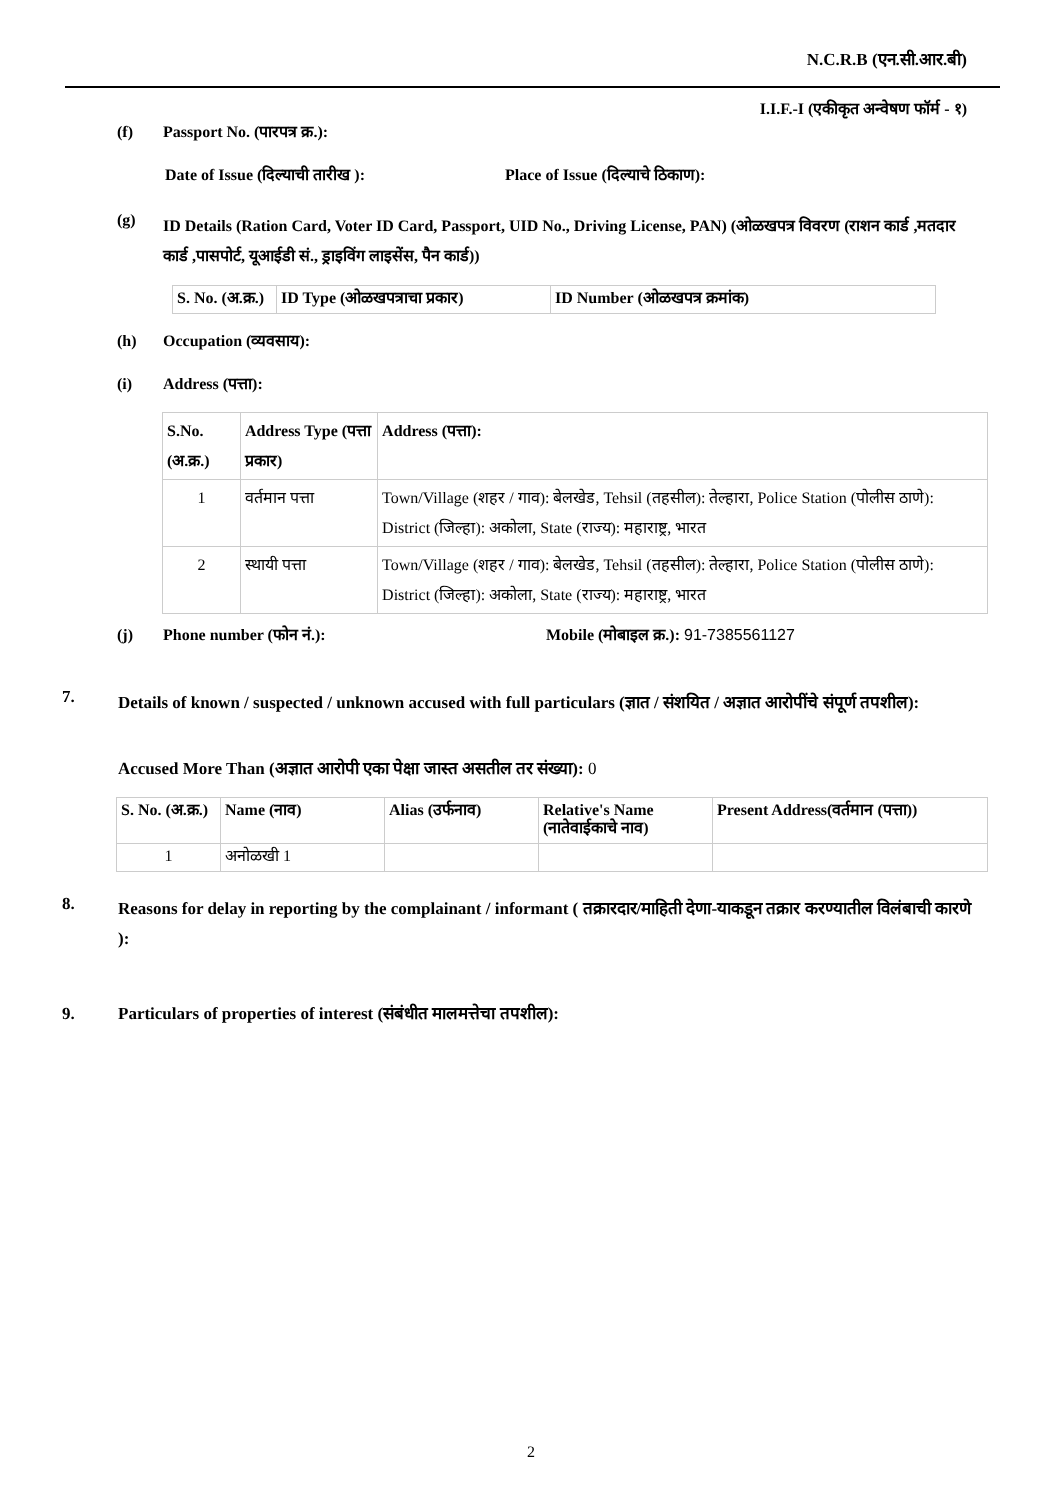N.C.R.B (एन.सी.आर.बी)
I.I.F.-I (एकीकृत अन्वेषण फॉर्म - १)
(f) Passport No. (पारपत्र क्र.):
Date of Issue (दिल्याची तारीख ): Place of Issue (दिल्याचे ठिकाण):
(g)
ID Details (Ration Card, Voter ID Card, Passport, UID No., Driving License, PAN) (ओळखपत्र विवरण (राशन कार्ड ,मतदार कार्ड ,पासपोर्ट, यूआईडी सं., ड्राइविंग लाइसेंस, पैन कार्ड))
| S. No. (अ.क्र.) | ID Type (ओळखपत्राचा प्रकार) | ID Number (ओळखपत्र क्रमांक) |
| --- | --- | --- |
(h) Occupation (व्यवसाय):
(i) Address (पत्ता):
| S.No. (अ.क्र.) | Address Type (पत्ता प्रकार) | Address (पत्ता): |
| --- | --- | --- |
| 1 | वर्तमान पत्ता | Town/Village (शहर / गाव): बेलखेड, Tehsil (तहसील): तेल्हारा, Police Station (पोलीस ठाणे): District (जिल्हा): अकोला, State (राज्य): महाराष्ट्र, भारत |
| 2 | स्थायी पत्ता | Town/Village (शहर / गाव): बेलखेड, Tehsil (तहसील): तेल्हारा, Police Station (पोलीस ठाणे): District (जिल्हा): अकोला, State (राज्य): महाराष्ट्र, भारत |
(j) Phone number (फोन नं.): Mobile (मोबाइल क्र.): 91-7385561127
7.
Details of known / suspected / unknown accused with full particulars (ज्ञात / संशयित / अज्ञात आरोपींचे संपूर्ण तपशील):
Accused More Than (अज्ञात आरोपी एका पेक्षा जास्त असतील तर संख्या): 0
| S. No. (अ.क्र.) | Name (नाव) | Alias (उर्फनाव) | Relative's Name (नातेवाईकाचे नाव) | Present Address(वर्तमान (पत्ता)) |
| --- | --- | --- | --- | --- |
| 1 | अनोळखी 1 | | | |
8.
Reasons for delay in reporting by the complainant / informant ( तक्रारदार/माहिती देणा-याकडून तक्रार करण्यातील विलंबाची कारणे ):
9. Particulars of properties of interest (संबंधीत मालमत्तेचा तपशील):
2